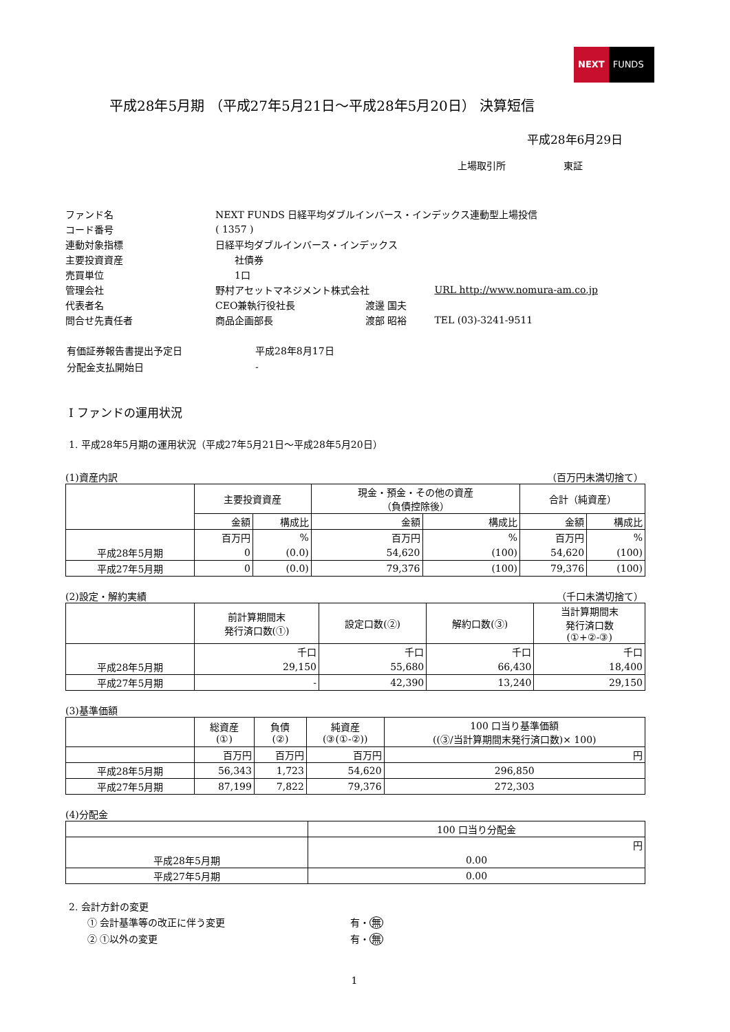NEXT FUNDS
平成28年5月期 （平成27年5月21日～平成28年5月20日） 決算短信
平成28年6月29日
上場取引所　　　　　　東証
| ファンド名 | NEXT FUNDS 日経平均ダブルインバース・インデックス連動型上場投信 | | |
| コード番号 | ( 1357 ) | | |
| 連動対象指標 | 日経平均ダブルインバース・インデックス | | |
| 主要投資資産 | 社債券 | | |
| 売買単位 | 1口 | | |
| 管理会社 | 野村アセットマネジメント株式会社 | | URL http://www.nomura-am.co.jp |
| 代表者名 | CEO兼執行役社長 | 渡邊 国夫 | |
| 問合せ先責任者 | 商品企画部長 | 渡部 昭裕 | TEL (03)-3241-9511 |
| 有価証券報告書提出予定日 | 平成28年8月17日 |
| 分配金支払開始日 | - |
Ⅰ ファンドの運用状況
1. 平成28年5月期の運用状況（平成27年5月21日～平成28年5月20日）
(1)資産内訳 （百万円未満切捨て）
| | 主要投資資産 | | 現金・預金・その他の資産 （負債控除後） | | 合計（純資産） | |
| | 金額 | 構成比 | 金額 | 構成比 | 金額 | 構成比 |
| | 百万円 | % | 百万円 | % | 百万円 | % |
| 平成28年5月期 | 0 | (0.0) | 54,620 | (100) | 54,620 | (100) |
| 平成27年5月期 | 0 | (0.0) | 79,376 | (100) | 79,376 | (100) |
(2)設定・解約実績 （千口未満切捨て）
| | 前計算期間末 発行済口数(①) | 設定口数(②) | 解約口数(③) | 当計算期間末 発行済口数 (①+②-③) |
| | 千口 | 千口 | 千口 | 千口 |
| 平成28年5月期 | 29,150 | 55,680 | 66,430 | 18,400 |
| 平成27年5月期 | - | 42,390 | 13,240 | 29,150 |
(3)基準価額
| | 総資産 (①) | 負債 (②) | 純資産 (③(①-②)) | 100 口当り基準価額 ((③/当計算期間末発行済口数)× 100) |
| | 百万円 | 百万円 | 百万円 | 円 |
| 平成28年5月期 | 56,343 | 1,723 | 54,620 | 296,850 |
| 平成27年5月期 | 87,199 | 7,822 | 79,376 | 272,303 |
(4)分配金
| | 100 口当り分配金 |
| | 円 |
| 平成28年5月期 | 0.00 |
| 平成27年5月期 | 0.00 |
2. 会計方針の変更
| ① 会計基準等の改正に伴う変更 | 有・ 無 |
| ② ①以外の変更 | 有・ 無 |
1